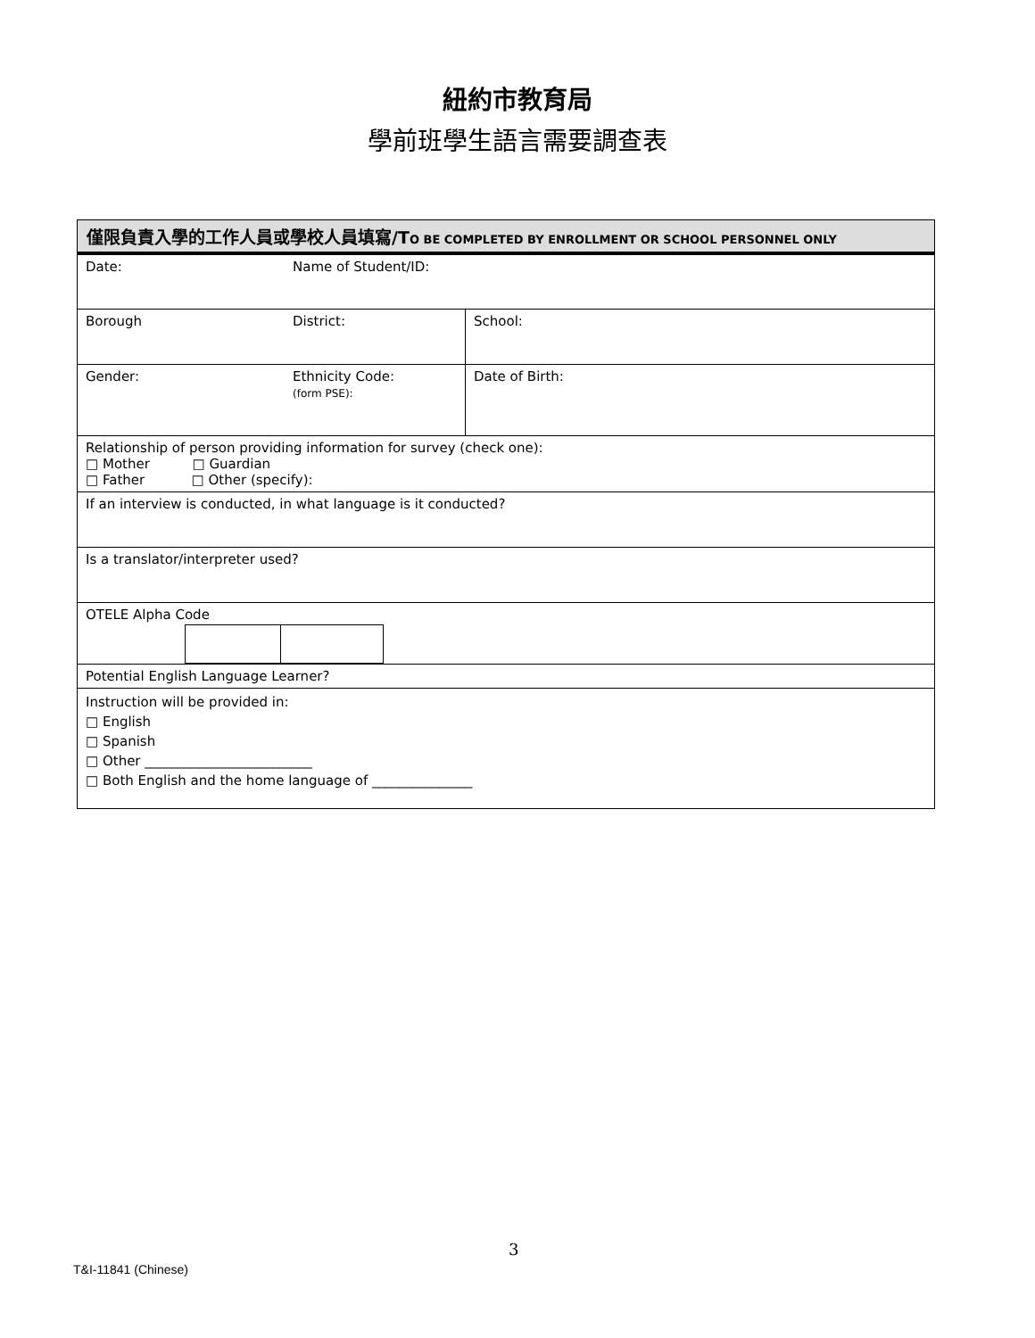紐約市教育局
學前班學生語言需要調查表
| 僅限負責入學的工作人員或學校人員填寫/T O BE COMPLETED BY ENROLLMENT OR SCHOOL PERSONNEL ONLY | | |
| --- | --- | --- |
| Date: | Name of Student/ID: | |
| Borough | District: | School: |
| Gender: | Ethnicity Code: (form PSE): | Date of Birth: |
| Relationship of person providing information for survey (check one): □ Mother □ Guardian □ Father □ Other (specify): | | |
| If an interview is conducted, in what language is it conducted? | | |
| Is a translator/interpreter used? | | |
| OTELE Alpha Code | | |
| Potential English Language Learner? | | |
| Instruction will be provided in: □ English □ Spanish □ Other _________________________ □ Both English and the home language of _______________ | | |
3
T&I-11841 (Chinese)